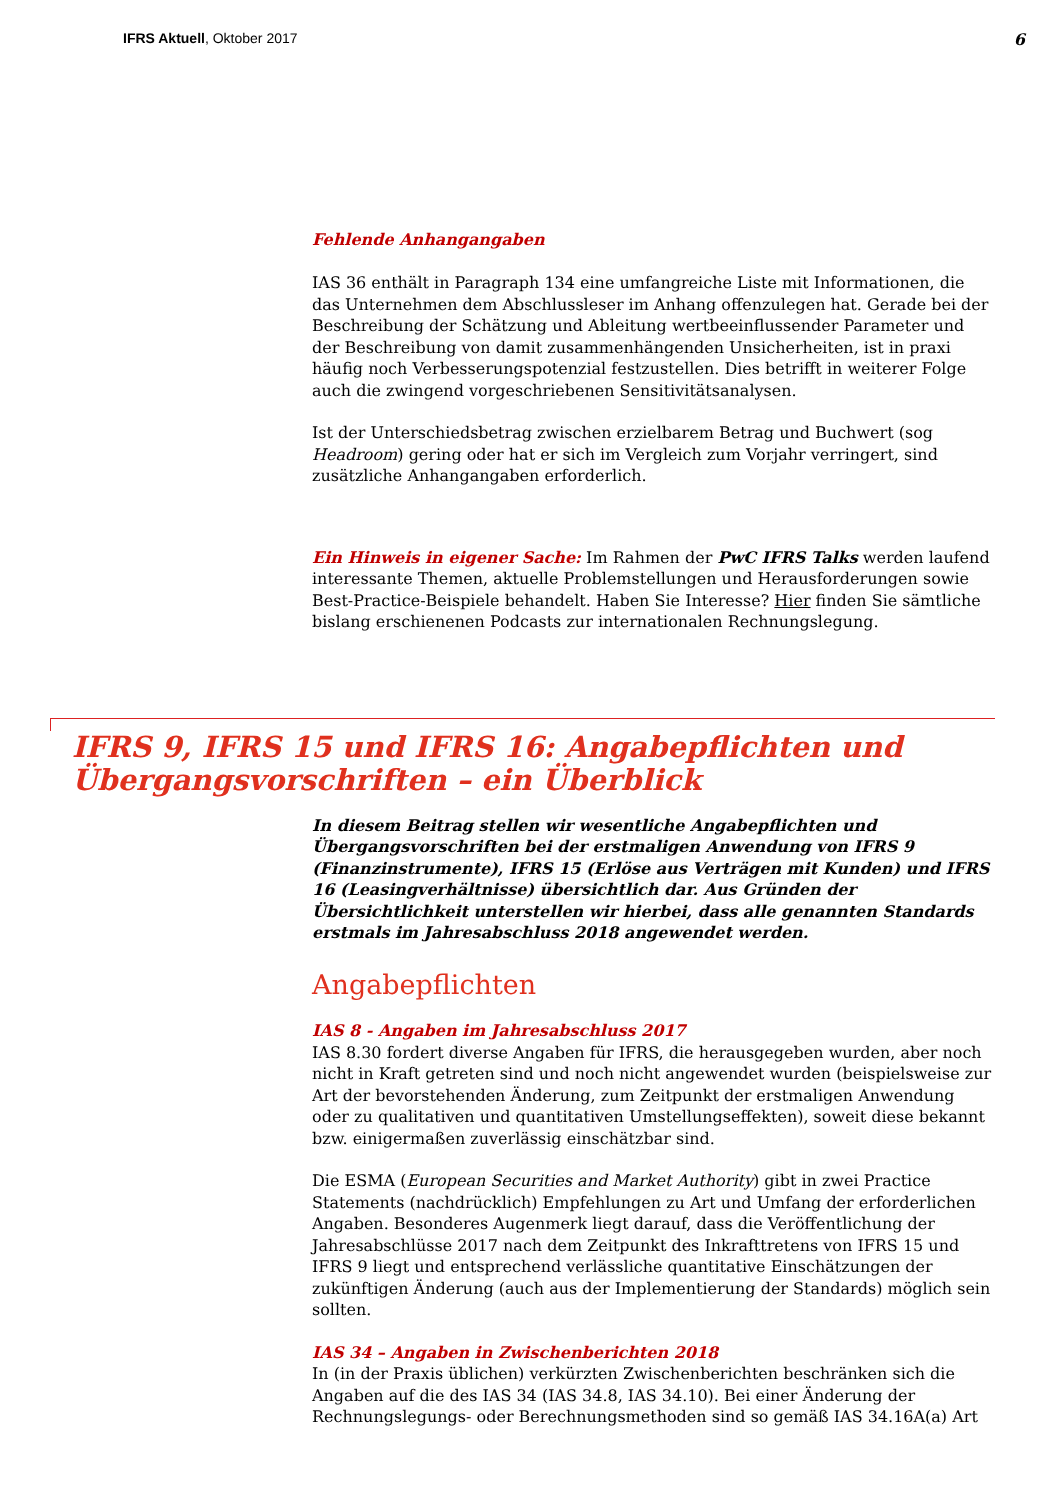IFRS Aktuell, Oktober 2017 6
Fehlende Anhangangaben
IAS 36 enthält in Paragraph 134 eine umfangreiche Liste mit Informationen, die das Unternehmen dem Abschlussleser im Anhang offenzulegen hat. Gerade bei der Beschreibung der Schätzung und Ableitung wertbeeinflussender Parameter und der Beschreibung von damit zusammenhängenden Unsicherheiten, ist in praxi häufig noch Verbesserungspotenzial festzustellen. Dies betrifft in weiterer Folge auch die zwingend vorgeschriebenen Sensitivitätsanalysen.
Ist der Unterschiedsbetrag zwischen erzielbarem Betrag und Buchwert (sog Headroom) gering oder hat er sich im Vergleich zum Vorjahr verringert, sind zusätzliche Anhangangaben erforderlich.
Ein Hinweis in eigener Sache: Im Rahmen der PwC IFRS Talks werden laufend interessante Themen, aktuelle Problemstellungen und Herausforderungen sowie Best-Practice-Beispiele behandelt. Haben Sie Interesse? Hier finden Sie sämtliche bislang erschienenen Podcasts zur internationalen Rechnungslegung.
IFRS 9, IFRS 15 und IFRS 16: Angabepflichten und Übergangsvorschriften – ein Überblick
In diesem Beitrag stellen wir wesentliche Angabepflichten und Übergangsvorschriften bei der erstmaligen Anwendung von IFRS 9 (Finanzinstrumente), IFRS 15 (Erlöse aus Verträgen mit Kunden) und IFRS 16 (Leasingverhältnisse) übersichtlich dar. Aus Gründen der Übersichtlichkeit unterstellen wir hierbei, dass alle genannten Standards erstmals im Jahresabschluss 2018 angewendet werden.
Angabepflichten
IAS 8 - Angaben im Jahresabschluss 2017
IAS 8.30 fordert diverse Angaben für IFRS, die herausgegeben wurden, aber noch nicht in Kraft getreten sind und noch nicht angewendet wurden (beispielsweise zur Art der bevorstehenden Änderung, zum Zeitpunkt der erstmaligen Anwendung oder zu qualitativen und quantitativen Umstellungseffekten), soweit diese bekannt bzw. einigermaßen zuverlässig einschätzbar sind.
Die ESMA (European Securities and Market Authority) gibt in zwei Practice Statements (nachdrücklich) Empfehlungen zu Art und Umfang der erforderlichen Angaben. Besonderes Augenmerk liegt darauf, dass die Veröffentlichung der Jahresabschlüsse 2017 nach dem Zeitpunkt des Inkrafttretens von IFRS 15 und IFRS 9 liegt und entsprechend verlässliche quantitative Einschätzungen der zukünftigen Änderung (auch aus der Implementierung der Standards) möglich sein sollten.
IAS 34 – Angaben in Zwischenberichten 2018
In (in der Praxis üblichen) verkürzten Zwischenberichten beschränken sich die Angaben auf die des IAS 34 (IAS 34.8, IAS 34.10). Bei einer Änderung der Rechnungslegungs- oder Berechnungsmethoden sind so gemäß IAS 34.16A(a) Art